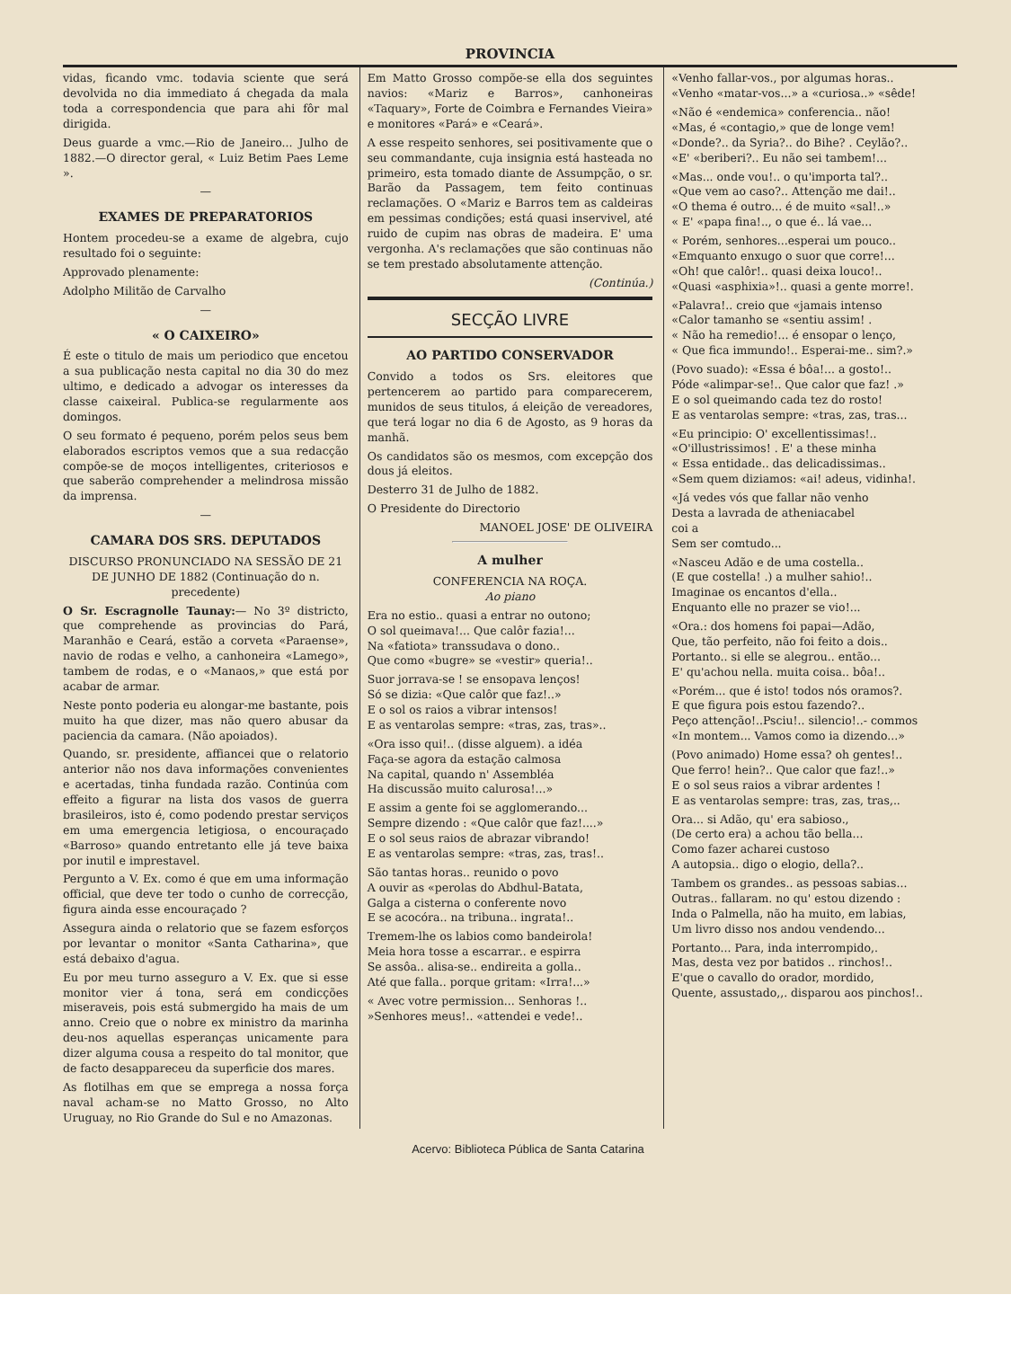PROVINCIA
vidas, ficando vmc. todavia sciente que será devolvida no dia immediato á chegada da mala toda a correspondencia que para ahi fôr mal dirigida.
Deus guarde a vmc.—Rio de Janeiro... Julho de 1882.—O director geral, « Luiz Betim Paes Leme ».
—
EXAMES DE PREPARATORIOS
Hontem procedeu-se a exame de algebra, cujo resultado foi o seguinte:
Approvado plenamente:
Adolpho Militão de Carvalho
—
« O CAIXEIRO»
É este o titulo de mais um periodico que encetou a sua publicação nesta capital no dia 30 do mez ultimo, e dedicado a advogar os interesses da classe caixeiral. Publica-se regularmente aos domingos.
O seu formato é pequeno, porém pelos seus bem elaborados escriptos vemos que a sua redacção compõe-se de moços intelligentes, criteriosos e que saberão comprehender a melindrosa missão da imprensa.
—
CAMARA DOS SRS. DEPUTADOS
DISCURSO PRONUNCIADO NA SESSÃO DE 21 DE JUNHO DE 1882 (Continuação do n. precedente)
O Sr. Escragnolle Taunay:— No 3º districto, que comprehende as provincias do Pará, Maranhão e Ceará, estão a corveta «Paraense», navio de rodas e velho, a canhoneira «Lamego», tambem de rodas, e o «Manaos,» que está por acabar de armar.
Neste ponto poderia eu alongar-me bastante, pois muito ha que dizer, mas não quero abusar da paciencia da camara. (Não apoiados).
Quando, sr. presidente, affiancei que o relatorio anterior não nos dava informações convenientes e acertadas, tinha fundada razão. Continúa com effeito a figurar na lista dos vasos de guerra brasileiros, isto é, como podendo prestar serviços em uma emergencia letigiosa, o encouraçado «Barroso» quando entretanto elle já teve baixa por inutil e imprestavel.
Pergunto a V. Ex. como é que em uma informação official, que deve ter todo o cunho de correcção, figura ainda esse encouraçado ?
Assegura ainda o relatorio que se fazem esforços por levantar o monitor «Santa Catharina», que está debaixo d'agua.
Eu por meu turno asseguro a V. Ex. que si esse monitor vier á tona, será em condicções miseraveis, pois está submergido ha mais de um anno. Creio que o nobre ex ministro da marinha deu-nos aquellas esperanças unicamente para dizer alguma cousa a respeito do tal monitor, que de facto desappareceu da superficie dos mares.
As flotilhas em que se emprega a nossa força naval acham-se no Matto Grosso, no Alto Uruguay, no Rio Grande do Sul e no Amazonas.
Em Matto Grosso compõe-se ella dos seguintes navios: «Mariz e Barros», canhoneiras «Taquary», Forte de Coimbra e Fernandes Vieira» e monitores «Pará» e «Ceará».
A esse respeito senhores, sei positivamente que o seu commandante, cuja insignia está hasteada no primeiro, esta tomado diante de Assumpção, o sr. Barão da Passagem, tem feito continuas reclamações. O «Mariz e Barros tem as caldeiras em pessimas condições; está quasi inservivel, até ruido de cupim nas obras de madeira. E' uma vergonha. A's reclamações que são continuas não se tem prestado absolutamente attenção.
(Continúa.)
SECÇÃO LIVRE
AO PARTIDO CONSERVADOR
Convido a todos os Srs. eleitores que pertencerem ao partido para comparecerem, munidos de seus titulos, á eleição de vereadores, que terá logar no dia 6 de Agosto, as 9 horas da manhã.
Os candidatos são os mesmos, com excepção dos dous já eleitos.
Desterro 31 de Julho de 1882.
O Presidente do Directorio
MANOEL JOSE' DE OLIVEIRA
A mulher
CONFERENCIA NA ROÇA.
Ao piano
Era no estio.. quasi a entrar no outono;
O sol queimava!... Que calôr fazia!...
Na «fatiota» transsudava o dono..
Que como «bugre» se «vestir» queria!..
Suor jorrava-se ! se ensopava lenços!
Só se dizia: «Que calôr que faz!..»
E o sol os raios a vibrar intensos!
E as ventarolas sempre: «tras, zas, tras»..
«Ora isso qui!.. (disse alguem). a idéa
Faça-se agora da estação calmosa
Na capital, quando n' Assembléa
Ha discussão muito calurosa!...»
E assim a gente foi se agglomerando...
Sempre dizendo : «Que calôr que faz!....»
E o sol seus raios de abrazar vibrando!
E as ventarolas sempre: «tras, zas, tras!..
São tantas horas.. reunido o povo
A ouvir as «perolas do Abdhul-Batata,
Galga a cisterna o conferente novo
E se acocóra.. na tribuna.. ingrata!..
Tremem-lhe os labios como bandeirola!
Meia hora tosse a escarrar.. e espirra
Se assôa.. alisa-se.. endireita a golla..
Até que falla.. porque gritam: «Irra!...»
« Avec votre permission... Senhoras !..
»Senhores meus!.. «attendei e vede!..
«Venho fallar-vos., por algumas horas..
«Venho «matar-vos...» a «curiosa..» «sêde!
«Não é «endemica» conferencia.. não!
«Mas, é «contagio,» que de longe vem!
«Donde?.. da Syria?.. do Bihe? . Ceylão?..
«E' «beriberi?.. Eu não sei tambem!...
«Mas... onde vou!.. o qu'importa tal?..
«Que vem ao caso?.. Attenção me dai!..
«O thema é outro... é de muito «sal!..»
« E' «papa fina!.., o que é.. lá vae...
« Porém, senhores...esperai um pouco..
«Emquanto enxugo o suor que corre!...
«Oh! que calôr!.. quasi deixa louco!..
«Quasi «asphixia»!.. quasi a gente morre!.
«Palavra!.. creio que «jamais intenso
«Calor tamanho se «sentiu assim! .
« Não ha remedio!... é ensopar o lenço,
« Que fica immundo!.. Esperai-me.. sim?.»
(Povo suado): «Essa é bôa!... a gosto!..
Póde «alimpar-se!.. Que calor que faz! .»
E o sol queimando cada tez do rosto!
E as ventarolas sempre: «tras, zas, tras...
«Eu principio: O' excellentissimas!..
«O'illustrissimos! . E' a these minha
« Essa entidade.. das delicadissimas..
«Sem quem diziamos: «ai! adeus, vidinha!.
«Já vedes vós que fallar não venho
Desta a lavrada de atheniacabel
coi a
Sem ser comtudo...
«Nasceu Adão e de uma costella..
(E que costella! .) a mulher sahio!..
Imaginae os encantos d'ella..
Enquanto elle no prazer se vio!...
«Ora.: dos homens foi papai—Adão,
Que, tão perfeito, não foi feito a dois..
Portanto.. si elle se alegrou.. então...
E' qu'achou nella. muita coisa.. bôa!..
«Porém... que é isto! todos nós oramos?.
E que figura pois estou fazendo?..
Peço attenção!..Psciu!.. silencio!..- commos
«In montem... Vamos como ia dizendo...»
(Povo animado) Home essa? oh gentes!..
Que ferro! hein?.. Que calor que faz!..»
E o sol seus raios a vibrar ardentes !
E as ventarolas sempre: tras, zas, tras,..
Ora... si Adão, qu' era sabioso.,
(De certo era) a achou tão bella...
Como fazer acharei custoso
A autopsia.. digo o elogio, della?..
Tambem os grandes.. as pessoas sabias...
Outras.. fallaram. no qu' estou dizendo :
Inda o Palmella, não ha muito, em labias,
Um livro disso nos andou vendendo...
Portanto... Para, inda interrompido,.
Mas, desta vez por batidos .. rinchos!..
E'que o cavallo do orador, mordido,
Quente, assustado,,. disparou aos pinchos!..
Acervo: Biblioteca Pública de Santa Catarina